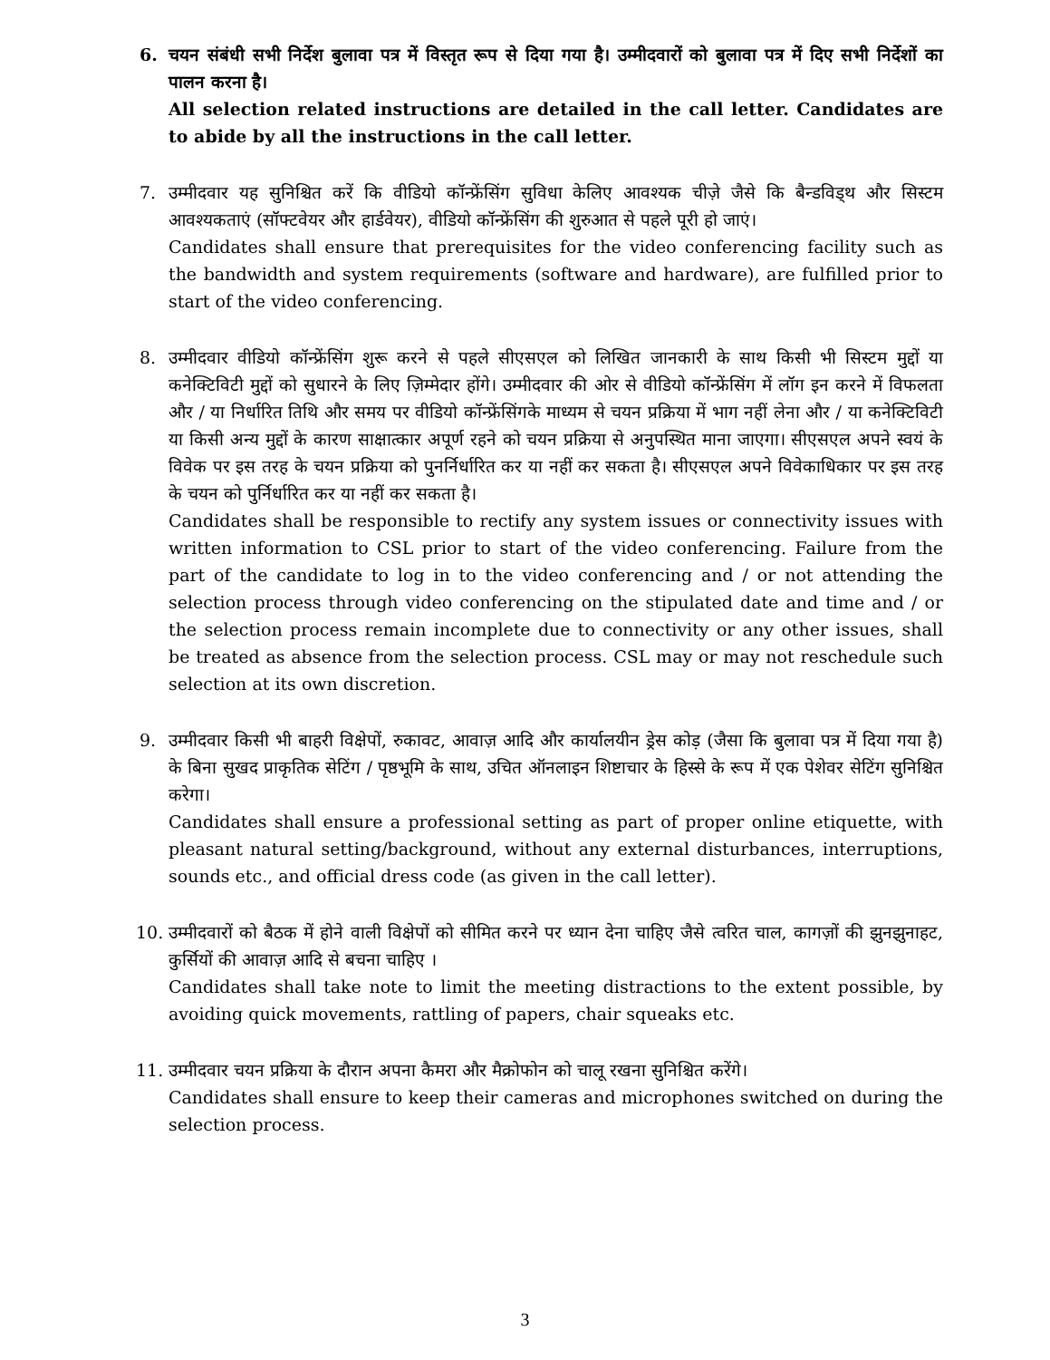6. चयन संबंधी सभी निर्देश बुलावा पत्र में विस्तृत रूप से दिया गया है। उम्मीदवारों को बुलावा पत्र में दिए सभी निर्देशों का पालन करना है।
All selection related instructions are detailed in the call letter. Candidates are to abide by all the instructions in the call letter.
7. उम्मीदवार यह सुनिश्चित करें कि वीडियो कॉन्फ्रेंसिंग सुविधा केलिए आवश्यक चीज़े जैसे कि बैन्डविड्थ और सिस्टम आवश्यकताएं (सॉफ्टवेयर और हार्डवेयर), वीडियो कॉन्फ्रेंसिंग की शुरुआत से पहले पूरी हो जाएं।
Candidates shall ensure that prerequisites for the video conferencing facility such as the bandwidth and system requirements (software and hardware), are fulfilled prior to start of the video conferencing.
8. उम्मीदवार वीडियो कॉन्फ्रेंसिंग शुरू करने से पहले सीएसएल को लिखित जानकारी के साथ किसी भी सिस्टम मुद्दों या कनेक्टिविटी मुद्दों को सुधारने के लिए ज़िम्मेदार होंगे। उम्मीदवार की ओर से वीडियो कॉन्फ्रेंसिंग में लॉग इन करने में विफलता और / या निर्धारित तिथि और समय पर वीडियो कॉन्फ्रेंसिंगके माध्यम से चयन प्रक्रिया में भाग नहीं लेना और / या कनेक्टिविटी या किसी अन्य मुद्दों के कारण साक्षात्कार अपूर्ण रहने को चयन प्रक्रिया से अनुपस्थित माना जाएगा। सीएसएल अपने स्वयं के विवेक पर इस तरह के चयन प्रक्रिया को पुनर्निर्धारित कर या नहीं कर सकता है। सीएसएल अपने विवेकाधिकार पर इस तरह के चयन को पुर्निर्धारित कर या नहीं कर सकता है।
Candidates shall be responsible to rectify any system issues or connectivity issues with written information to CSL prior to start of the video conferencing. Failure from the part of the candidate to log in to the video conferencing and / or not attending the selection process through video conferencing on the stipulated date and time and / or the selection process remain incomplete due to connectivity or any other issues, shall be treated as absence from the selection process. CSL may or may not reschedule such selection at its own discretion.
9. उम्मीदवार किसी भी बाहरी विक्षेपों, रुकावट, आवाज़ आदि और कार्यालयीन ड्रेस कोड़ (जैसा कि बुलावा पत्र में दिया गया है) के बिना सुखद प्राकृतिक सेटिंग / पृष्ठभूमि के साथ, उचित ऑनलाइन शिष्टाचार के हिस्से के रूप में एक पेशेवर सेटिंग सुनिश्चित करेगा।
Candidates shall ensure a professional setting as part of proper online etiquette, with pleasant natural setting/background, without any external disturbances, interruptions, sounds etc., and official dress code (as given in the call letter).
10. उम्मीदवारों को बैठक में होने वाली विक्षेपों को सीमित करने पर ध्यान देना चाहिए जैसे त्वरित चाल, कागज़ों की झुनझुनाहट, कुर्सियों की आवाज़ आदि से बचना चाहिए ।
Candidates shall take note to limit the meeting distractions to the extent possible, by avoiding quick movements, rattling of papers, chair squeaks etc.
11. उम्मीदवार चयन प्रक्रिया के दौरान अपना कैमरा और मैक्रोफोन को चालू रखना सुनिश्चित करेंगे।
Candidates shall ensure to keep their cameras and microphones switched on during the selection process.
3